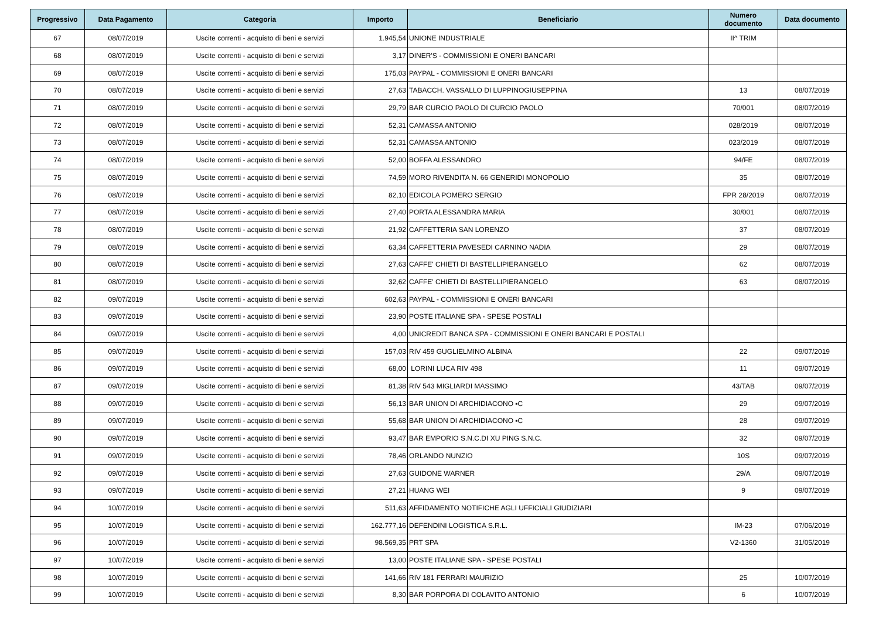| Progressivo | Data Pagamento | Categoria | Importo | Beneficiario | Numero documento | Data documento |
| --- | --- | --- | --- | --- | --- | --- |
| 67 | 08/07/2019 | Uscite correnti - acquisto di beni e servizi | 1.945,54 | UNIONE INDUSTRIALE | II^ TRIM | |
| 68 | 08/07/2019 | Uscite correnti - acquisto di beni e servizi | 3,17 | DINER'S - COMMISSIONI E ONERI BANCARI | | |
| 69 | 08/07/2019 | Uscite correnti - acquisto di beni e servizi | 175,03 | PAYPAL - COMMISSIONI E ONERI BANCARI | | |
| 70 | 08/07/2019 | Uscite correnti - acquisto di beni e servizi | 27,63 | TABACCH. VASSALLO DI LUPPINOGIUSEPPINA | 13 | 08/07/2019 |
| 71 | 08/07/2019 | Uscite correnti - acquisto di beni e servizi | 29,79 | BAR CURCIO PAOLO DI CURCIO PAOLO | 70/001 | 08/07/2019 |
| 72 | 08/07/2019 | Uscite correnti - acquisto di beni e servizi | 52,31 | CAMASSA ANTONIO | 028/2019 | 08/07/2019 |
| 73 | 08/07/2019 | Uscite correnti - acquisto di beni e servizi | 52,31 | CAMASSA ANTONIO | 023/2019 | 08/07/2019 |
| 74 | 08/07/2019 | Uscite correnti - acquisto di beni e servizi | 52,00 | BOFFA ALESSANDRO | 94/FE | 08/07/2019 |
| 75 | 08/07/2019 | Uscite correnti - acquisto di beni e servizi | 74,59 | MORO RIVENDITA N. 66 GENERIDI MONOPOLIO | 35 | 08/07/2019 |
| 76 | 08/07/2019 | Uscite correnti - acquisto di beni e servizi | 82,10 | EDICOLA POMERO SERGIO | FPR 28/2019 | 08/07/2019 |
| 77 | 08/07/2019 | Uscite correnti - acquisto di beni e servizi | 27,40 | PORTA ALESSANDRA MARIA | 30/001 | 08/07/2019 |
| 78 | 08/07/2019 | Uscite correnti - acquisto di beni e servizi | 21,92 | CAFFETTERIA SAN LORENZO | 37 | 08/07/2019 |
| 79 | 08/07/2019 | Uscite correnti - acquisto di beni e servizi | 63,34 | CAFFETTERIA PAVESEDI CARNINO NADIA | 29 | 08/07/2019 |
| 80 | 08/07/2019 | Uscite correnti - acquisto di beni e servizi | 27,63 | CAFFE' CHIETI DI BASTELLIPIERANGELO | 62 | 08/07/2019 |
| 81 | 08/07/2019 | Uscite correnti - acquisto di beni e servizi | 32,62 | CAFFE' CHIETI DI BASTELLIPIERANGELO | 63 | 08/07/2019 |
| 82 | 09/07/2019 | Uscite correnti - acquisto di beni e servizi | 602,63 | PAYPAL - COMMISSIONI E ONERI BANCARI | | |
| 83 | 09/07/2019 | Uscite correnti - acquisto di beni e servizi | 23,90 | POSTE ITALIANE SPA - SPESE POSTALI | | |
| 84 | 09/07/2019 | Uscite correnti - acquisto di beni e servizi | 4,00 | UNICREDIT BANCA SPA - COMMISSIONI E ONERI BANCARI E POSTALI | | |
| 85 | 09/07/2019 | Uscite correnti - acquisto di beni e servizi | 157,03 | RIV 459 GUGLIELMINO ALBINA | 22 | 09/07/2019 |
| 86 | 09/07/2019 | Uscite correnti - acquisto di beni e servizi | 68,00 | LORINI LUCA RIV 498 | 11 | 09/07/2019 |
| 87 | 09/07/2019 | Uscite correnti - acquisto di beni e servizi | 81,38 | RIV 543 MIGLIARDI MASSIMO | 43/TAB | 09/07/2019 |
| 88 | 09/07/2019 | Uscite correnti - acquisto di beni e servizi | 56,13 | BAR UNION DI ARCHIDIACONO ▪C | 29 | 09/07/2019 |
| 89 | 09/07/2019 | Uscite correnti - acquisto di beni e servizi | 55,68 | BAR UNION DI ARCHIDIACONO ▪C | 28 | 09/07/2019 |
| 90 | 09/07/2019 | Uscite correnti - acquisto di beni e servizi | 93,47 | BAR EMPORIO S.N.C.DI XU PING S.N.C. | 32 | 09/07/2019 |
| 91 | 09/07/2019 | Uscite correnti - acquisto di beni e servizi | 78,46 | ORLANDO NUNZIO | 10S | 09/07/2019 |
| 92 | 09/07/2019 | Uscite correnti - acquisto di beni e servizi | 27,63 | GUIDONE WARNER | 29/A | 09/07/2019 |
| 93 | 09/07/2019 | Uscite correnti - acquisto di beni e servizi | 27,21 | HUANG WEI | 9 | 09/07/2019 |
| 94 | 10/07/2019 | Uscite correnti - acquisto di beni e servizi | 511,63 | AFFIDAMENTO NOTIFICHE AGLI UFFICIALI GIUDIZIARI | | |
| 95 | 10/07/2019 | Uscite correnti - acquisto di beni e servizi | 162.777,16 | DEFENDINI LOGISTICA S.R.L. | IM-23 | 07/06/2019 |
| 96 | 10/07/2019 | Uscite correnti - acquisto di beni e servizi | 98.569,35 | PRT SPA | V2-1360 | 31/05/2019 |
| 97 | 10/07/2019 | Uscite correnti - acquisto di beni e servizi | 13,00 | POSTE ITALIANE SPA - SPESE POSTALI | | |
| 98 | 10/07/2019 | Uscite correnti - acquisto di beni e servizi | 141,66 | RIV 181 FERRARI MAURIZIO | 25 | 10/07/2019 |
| 99 | 10/07/2019 | Uscite correnti - acquisto di beni e servizi | 8,30 | BAR PORPORA DI COLAVITO ANTONIO | 6 | 10/07/2019 |